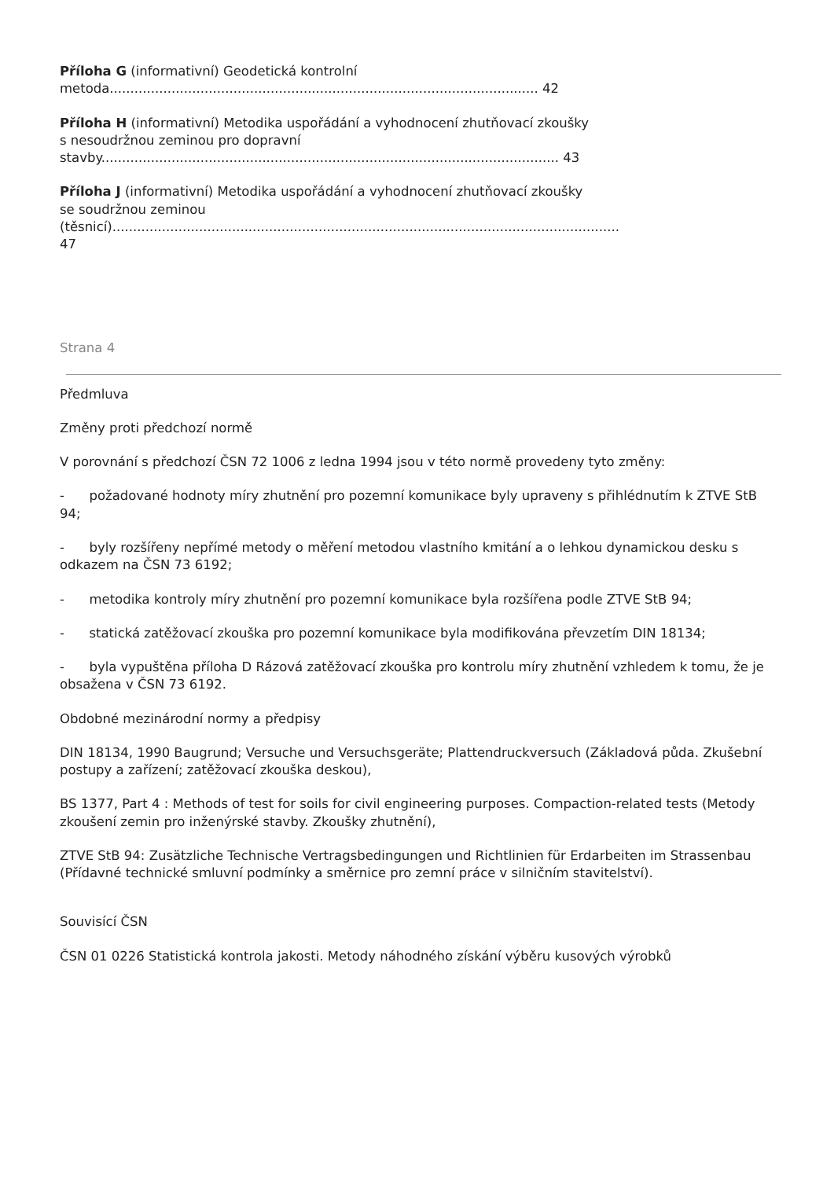Příloha G (informativní) Geodetická kontrolní
metoda........................................................................................................ 42
Příloha H (informativní) Metodika uspořádání a vyhodnocení zhutňovací zkoušky
s nesoudržnou zeminou pro dopravní
stavby............................................................................................................... 43
Příloha J (informativní) Metodika uspořádání a vyhodnocení zhutňovací zkoušky
se soudržnou zeminou
(těsnicí)...........................................................................................................................
47
Strana 4
Předmluva
Změny proti předchozí normě
V porovnání s předchozí ČSN 72 1006 z ledna 1994 jsou v této normě provedeny tyto změny:
- požadované hodnoty míry zhutnění pro pozemní komunikace byly upraveny s přihlédnutím k ZTVE StB 94;
- byly rozšířeny nepřímé metody o měření metodou vlastního kmitání a o lehkou dynamickou desku s odkazem na ČSN 73 6192;
- metodika kontroly míry zhutnění pro pozemní komunikace byla rozšířena podle ZTVE StB 94;
- statická zatěžovací zkouška pro pozemní komunikace byla modifikována převzetím DIN 18134;
- byla vypuštěna příloha D Rázová zatěžovací zkouška pro kontrolu míry zhutnění vzhledem k tomu, že je obsažena v ČSN 73 6192.
Obdobné mezinárodní normy a předpisy
DIN 18134, 1990 Baugrund; Versuche und Versuchsgeräte; Plattendruckversuch (Základová půda. Zkušební postupy a zařízení; zatěžovací zkouška deskou),
BS 1377, Part 4 : Methods of test for soils for civil engineering purposes. Compaction-related tests (Metody zkoušení zemin pro inženýrské stavby. Zkoušky zhutnění),
ZTVE StB 94: Zusätzliche Technische Vertragsbedingungen und Richtlinien für Erdarbeiten im Strassenbau (Přídavné technické smluvní podmínky a směrnice pro zemní práce v silničním stavitelství).
Souvisící ČSN
ČSN 01 0226 Statistická kontrola jakosti. Metody náhodného získání výběru kusových výrobků